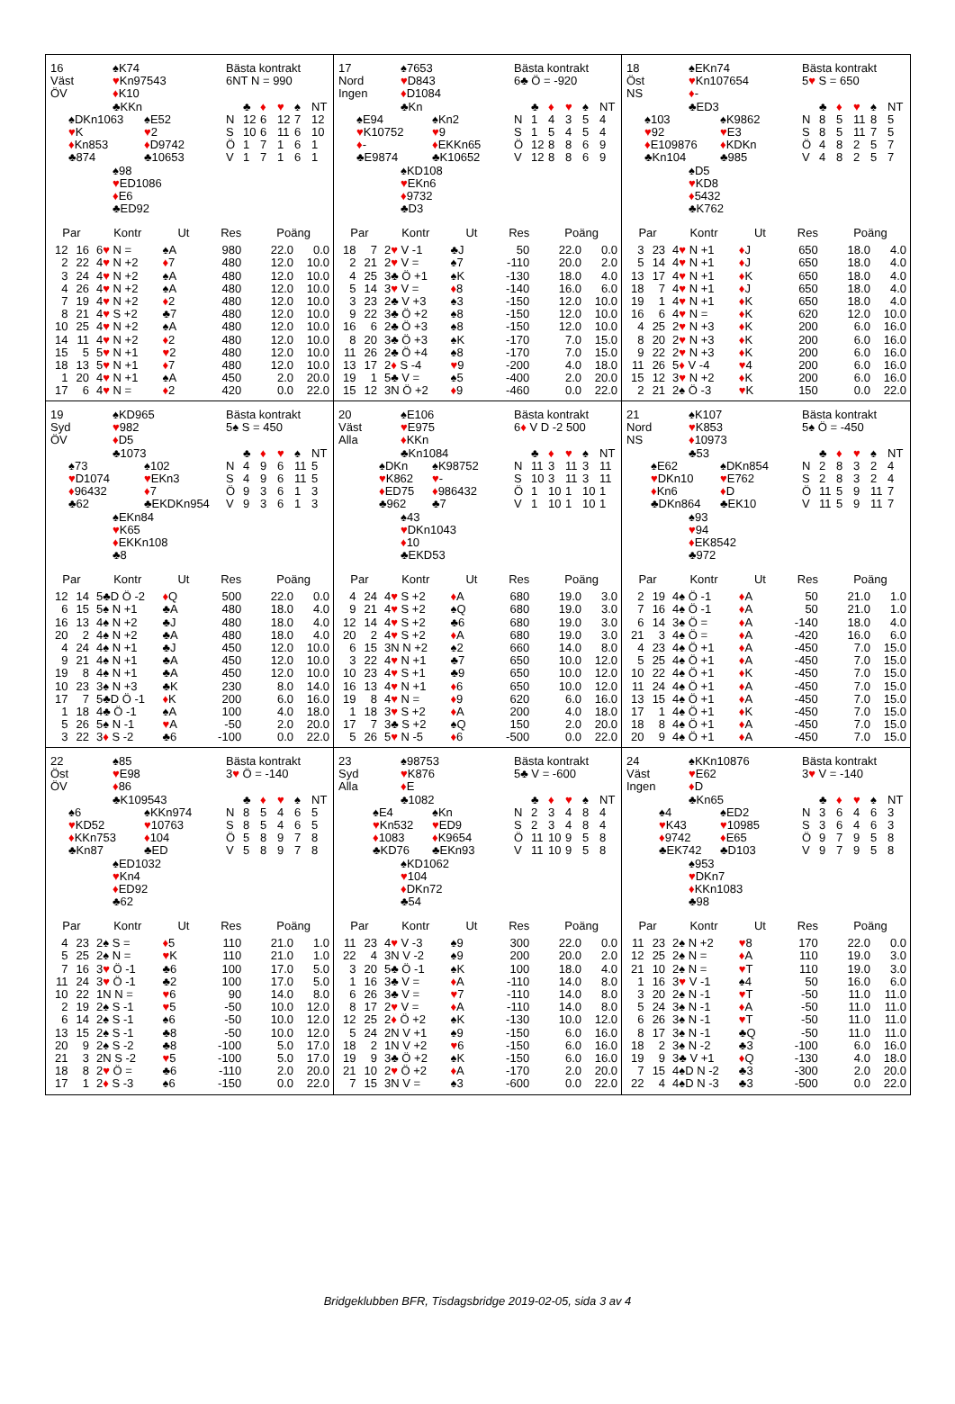16
Väst
ÖV
♠K74
♥Kn97543
♦K10
♣KKn
♠DKn1063
♥K
♦Kn853
♣874
♠E52
♥2
♦D9742
♣10653
♠98
♥ED1086
♦E6
♣ED92
Bästa kontrakt
6NT N = 990
| | ♣ | ♦ | ♥ | ♠ | NT |
| --- | --- | --- | --- | --- | --- |
| N | 12 | 6 | 12 | 7 | 12 |
| S | 10 | 6 | 11 | 6 | 10 |
| Ö | 1 | 7 | 1 | 6 | 1 |
| V | 1 | 7 | 1 | 6 | 1 |
| Par | | Kontr | Ut | Res | Poäng | |
| --- | --- | --- | --- | --- | --- | --- |
| 12 | 16 | 6 ♥ N = | ♠A | 980 | 22.0 | 0.0 |
| 2 | 22 | 4 ♥ N +2 | ♦ 7 | 480 | 12.0 | 10.0 |
| 3 | 24 | 4 ♥ N +2 | ♠A | 480 | 12.0 | 10.0 |
| 4 | 26 | 4 ♥ N +2 | ♠A | 480 | 12.0 | 10.0 |
| 7 | 19 | 4 ♥ N +2 | ♦ 2 | 480 | 12.0 | 10.0 |
| 8 | 21 | 4 ♥ S +2 | ♣7 | 480 | 12.0 | 10.0 |
| 10 | 25 | 4 ♥ N +2 | ♠A | 480 | 12.0 | 10.0 |
| 14 | 11 | 4 ♥ N +2 | ♦ 2 | 480 | 12.0 | 10.0 |
| 15 | 5 | 5 ♥ N +1 | ♥ 2 | 480 | 12.0 | 10.0 |
| 18 | 13 | 5 ♥ N +1 | ♦ 7 | 480 | 12.0 | 10.0 |
| 1 | 20 | 4 ♥ N +1 | ♠A | 450 | 2.0 | 20.0 |
| 17 | 6 | 4 ♥ N = | ♦ 2 | 420 | 0.0 | 22.0 |
17
Nord
Ingen
♠7653
♥D843
♦D1084
♣Kn
♠E94
♥K10752
♦-
♣E9874
♠Kn2
♥9
♦EKKn65
♣K10652
♠KD108
♥EKn6
♦9732
♣D3
Bästa kontrakt
6♣ Ö = -920
| | ♣ | ♦ | ♥ | ♠ | NT |
| --- | --- | --- | --- | --- | --- |
| N | 1 | 4 | 3 | 5 | 4 |
| S | 1 | 5 | 4 | 5 | 4 |
| Ö | 12 | 8 | 8 | 6 | 9 |
| V | 12 | 8 | 8 | 6 | 9 |
| Par | | Kontr | Ut | Res | Poäng | |
| --- | --- | --- | --- | --- | --- | --- |
| 18 | 7 | 2 ♥ V -1 | ♣J | 50 | 22.0 | 0.0 |
| 2 | 21 | 2 ♥ V = | ♠7 | -110 | 20.0 | 2.0 |
| 4 | 25 | 3♣ Ö +1 | ♠K | -130 | 18.0 | 4.0 |
| 5 | 14 | 3 ♥ V = | ♦ 8 | -140 | 16.0 | 6.0 |
| 3 | 23 | 2♣ V +3 | ♠3 | -150 | 12.0 | 10.0 |
| 9 | 22 | 3♣ Ö +2 | ♠8 | -150 | 12.0 | 10.0 |
| 16 | 6 | 2♣ Ö +3 | ♠8 | -150 | 12.0 | 10.0 |
| 8 | 20 | 3♣ Ö +3 | ♠K | -170 | 7.0 | 15.0 |
| 11 | 26 | 2♣ Ö +4 | ♠8 | -170 | 7.0 | 15.0 |
| 13 | 17 | 2 ♦ S -4 | ♥ 9 | -200 | 4.0 | 18.0 |
| 19 | 1 | 5♣ V = | ♠5 | -400 | 2.0 | 20.0 |
| 15 | 12 | 3N Ö +2 | ♦ 9 | -460 | 0.0 | 22.0 |
18
Öst
NS
♠EKn74
♥Kn107654
♦-
♣ED3
♠103
♥92
♦E109876
♣Kn104
♠K9862
♥E3
♦KDKn
♣985
♠D5
♥KD8
♦5432
♣K762
Bästa kontrakt
5♥ S = 650
| | ♣ | ♦ | ♥ | ♠ | NT |
| --- | --- | --- | --- | --- | --- |
| N | 8 | 5 | 11 | 8 | 5 |
| S | 8 | 5 | 11 | 7 | 5 |
| Ö | 4 | 8 | 2 | 5 | 7 |
| V | 4 | 8 | 2 | 5 | 7 |
| Par | | Kontr | Ut | Res | Poäng | |
| --- | --- | --- | --- | --- | --- | --- |
| 3 | 23 | 4 ♥ N +1 | ♦ J | 650 | 18.0 | 4.0 |
| 5 | 14 | 4 ♥ N +1 | ♦ J | 650 | 18.0 | 4.0 |
| 13 | 17 | 4 ♥ N +1 | ♦ K | 650 | 18.0 | 4.0 |
| 18 | 7 | 4 ♥ N +1 | ♦ J | 650 | 18.0 | 4.0 |
| 19 | 1 | 4 ♥ N +1 | ♦ K | 650 | 18.0 | 4.0 |
| 16 | 6 | 4 ♥ N = | ♦ K | 620 | 12.0 | 10.0 |
| 4 | 25 | 2 ♥ N +3 | ♦ K | 200 | 6.0 | 16.0 |
| 8 | 20 | 2 ♥ N +3 | ♦ K | 200 | 6.0 | 16.0 |
| 9 | 22 | 2 ♥ N +3 | ♦ K | 200 | 6.0 | 16.0 |
| 11 | 26 | 5 ♦ V -4 | ♥ 4 | 200 | 6.0 | 16.0 |
| 15 | 12 | 3 ♥ N +2 | ♦ K | 200 | 6.0 | 16.0 |
| 2 | 21 | 2♠ Ö -3 | ♥ K | 150 | 0.0 | 22.0 |
19
Syd
ÖV
♠KD965
♥982
♦D5
♣1073
♠73
♥D1074
♦96432
♣62
♠102
♥EKn3
♦7
♣EKDKn954
♠EKn84
♥K65
♦EKKn108
♣8
Bästa kontrakt
5♠ S = 450
| | ♣ | ♦ | ♥ | ♠ | NT |
| --- | --- | --- | --- | --- | --- |
| N | 4 | 9 | 6 | 11 | 5 |
| S | 4 | 9 | 6 | 11 | 5 |
| Ö | 9 | 3 | 6 | 1 | 3 |
| V | 9 | 3 | 6 | 1 | 3 |
| Par | | Kontr | Ut | Res | Poäng | |
| --- | --- | --- | --- | --- | --- | --- |
| 12 | 14 | 5♣D Ö -2 | ♦ Q | 500 | 22.0 | 0.0 |
| 6 | 15 | 5♠ N +1 | ♣A | 480 | 18.0 | 4.0 |
| 16 | 13 | 4♠ N +2 | ♣J | 480 | 18.0 | 4.0 |
| 20 | 2 | 4♠ N +2 | ♣A | 480 | 18.0 | 4.0 |
| 4 | 24 | 4♠ N +1 | ♣J | 450 | 12.0 | 10.0 |
| 9 | 21 | 4♠ N +1 | ♣A | 450 | 12.0 | 10.0 |
| 19 | 8 | 4♠ N +1 | ♣A | 450 | 12.0 | 10.0 |
| 10 | 23 | 3♠ N +3 | ♣K | 230 | 8.0 | 14.0 |
| 17 | 7 | 5♣D Ö -1 | ♦ K | 200 | 6.0 | 16.0 |
| 1 | 18 | 4♣ Ö -1 | ♠A | 100 | 4.0 | 18.0 |
| 5 | 26 | 5♠ N -1 | ♥ A | -50 | 2.0 | 20.0 |
| 3 | 22 | 3 ♦ S -2 | ♣6 | -100 | 0.0 | 22.0 |
20
Väst
Alla
♠E106
♥E975
♦KKn
♣Kn1084
♠DKn
♥K862
♦ED75
♣962
♠K98752
♥-
♦986432
♣7
♠43
♥DKn1043
♦10
♣EKD53
Bästa kontrakt
6♦ V D -2 500
| | ♣ | ♦ | ♥ | ♠ | NT |
| --- | --- | --- | --- | --- | --- |
| N | 11 | 3 | 11 | 3 | 11 |
| S | 10 | 3 | 11 | 3 | 11 |
| Ö | 1 | 10 | 1 | 10 | 1 |
| V | 1 | 10 | 1 | 10 | 1 |
| Par | | Kontr | Ut | Res | Poäng | |
| --- | --- | --- | --- | --- | --- | --- |
| 4 | 24 | 4 ♥ S +2 | ♦ A | 680 | 19.0 | 3.0 |
| 9 | 21 | 4 ♥ S +2 | ♠Q | 680 | 19.0 | 3.0 |
| 12 | 14 | 4 ♥ S +2 | ♣6 | 680 | 19.0 | 3.0 |
| 20 | 2 | 4 ♥ S +2 | ♦ A | 680 | 19.0 | 3.0 |
| 6 | 15 | 3N N +2 | ♠2 | 660 | 14.0 | 8.0 |
| 3 | 22 | 4 ♥ N +1 | ♣7 | 650 | 10.0 | 12.0 |
| 10 | 23 | 4 ♥ S +1 | ♣9 | 650 | 10.0 | 12.0 |
| 16 | 13 | 4 ♥ N +1 | ♦ 6 | 650 | 10.0 | 12.0 |
| 19 | 8 | 4 ♥ N = | ♦ 9 | 620 | 6.0 | 16.0 |
| 1 | 18 | 3 ♥ S +2 | ♦ A | 200 | 4.0 | 18.0 |
| 17 | 7 | 3♣ S +2 | ♠Q | 150 | 2.0 | 20.0 |
| 5 | 26 | 5 ♥ N -5 | ♦ 6 | -500 | 0.0 | 22.0 |
21
Nord
NS
♠K107
♥K853
♦10973
♣53
♠E62
♥DKn10
♦Kn6
♣DKn864
♠DKn854
♥E762
♦D
♣EK10
♠93
♥94
♦EK8542
♣972
Bästa kontrakt
5♠ Ö = -450
| | ♣ | ♦ | ♥ | ♠ | NT |
| --- | --- | --- | --- | --- | --- |
| N | 2 | 8 | 3 | 2 | 4 |
| S | 2 | 8 | 3 | 2 | 4 |
| Ö | 11 | 5 | 9 | 11 | 7 |
| V | 11 | 5 | 9 | 11 | 7 |
| Par | | Kontr | Ut | Res | Poäng | |
| --- | --- | --- | --- | --- | --- | --- |
| 2 | 19 | 4♠ Ö -1 | ♦ A | 50 | 21.0 | 1.0 |
| 7 | 16 | 4♠ Ö -1 | ♦ A | 50 | 21.0 | 1.0 |
| 6 | 14 | 3♠ Ö = | ♦ A | -140 | 18.0 | 4.0 |
| 21 | 3 | 4♠ Ö = | ♦ A | -420 | 16.0 | 6.0 |
| 4 | 23 | 4♠ Ö +1 | ♦ A | -450 | 7.0 | 15.0 |
| 5 | 25 | 4♠ Ö +1 | ♦ A | -450 | 7.0 | 15.0 |
| 10 | 22 | 4♠ Ö +1 | ♦ K | -450 | 7.0 | 15.0 |
| 11 | 24 | 4♠ Ö +1 | ♦ A | -450 | 7.0 | 15.0 |
| 13 | 15 | 4♠ Ö +1 | ♦ A | -450 | 7.0 | 15.0 |
| 17 | 1 | 4♠ Ö +1 | ♦ K | -450 | 7.0 | 15.0 |
| 18 | 8 | 4♠ Ö +1 | ♦ A | -450 | 7.0 | 15.0 |
| 20 | 9 | 4♠ Ö +1 | ♦ A | -450 | 7.0 | 15.0 |
22
Öst
ÖV
♠85
♥E98
♦86
♣K109543
♠6
♥KD52
♦KKn753
♣Kn87
♠KKn974
♥10763
♦104
♣ED
♠ED1032
♥Kn4
♦ED92
♣62
Bästa kontrakt
3♥ Ö = -140
| | ♣ | ♦ | ♥ | ♠ | NT |
| --- | --- | --- | --- | --- | --- |
| N | 8 | 5 | 4 | 6 | 5 |
| S | 8 | 5 | 4 | 6 | 5 |
| Ö | 5 | 8 | 9 | 7 | 8 |
| V | 5 | 8 | 9 | 7 | 8 |
| Par | | Kontr | Ut | Res | Poäng | |
| --- | --- | --- | --- | --- | --- | --- |
| 4 | 23 | 2♠ S = | ♦ 5 | 110 | 21.0 | 1.0 |
| 5 | 25 | 2♠ N = | ♥ K | 110 | 21.0 | 1.0 |
| 7 | 16 | 3 ♥ Ö -1 | ♣6 | 100 | 17.0 | 5.0 |
| 11 | 24 | 3 ♥ Ö -1 | ♣2 | 100 | 17.0 | 5.0 |
| 10 | 22 | 1N N = | ♥ 6 | 90 | 14.0 | 8.0 |
| 2 | 19 | 2♠ S -1 | ♥ 5 | -50 | 10.0 | 12.0 |
| 6 | 14 | 2♠ S -1 | ♠6 | -50 | 10.0 | 12.0 |
| 13 | 15 | 2♠ S -1 | ♣8 | -50 | 10.0 | 12.0 |
| 20 | 9 | 2♠ S -2 | ♣8 | -100 | 5.0 | 17.0 |
| 21 | 3 | 2N S -2 | ♥ 5 | -100 | 5.0 | 17.0 |
| 18 | 8 | 2 ♥ Ö = | ♣6 | -110 | 2.0 | 20.0 |
| 17 | 1 | 2 ♦ S -3 | ♠6 | -150 | 0.0 | 22.0 |
23
Syd
Alla
♠98753
♥K876
♦E
♣1082
♠E4
♥Kn532
♦1083
♣KD76
♠Kn
♥ED9
♦K9654
♣EKn93
♠KD1062
♥104
♦DKn72
♣54
Bästa kontrakt
5♣ V = -600
| | ♣ | ♦ | ♥ | ♠ | NT |
| --- | --- | --- | --- | --- | --- |
| N | 2 | 3 | 4 | 8 | 4 |
| S | 2 | 3 | 4 | 8 | 4 |
| Ö | 11 | 10 | 9 | 5 | 8 |
| V | 11 | 10 | 9 | 5 | 8 |
| Par | | Kontr | Ut | Res | Poäng | |
| --- | --- | --- | --- | --- | --- | --- |
| 11 | 23 | 4 ♥ V -3 | ♠9 | 300 | 22.0 | 0.0 |
| 22 | 4 | 3N V -2 | ♠9 | 200 | 20.0 | 2.0 |
| 3 | 20 | 5♣ Ö -1 | ♠K | 100 | 18.0 | 4.0 |
| 1 | 16 | 3♣ V = | ♦ A | -110 | 14.0 | 8.0 |
| 6 | 26 | 3♣ V = | ♥ 7 | -110 | 14.0 | 8.0 |
| 8 | 17 | 2 ♥ V = | ♦ A | -110 | 14.0 | 8.0 |
| 12 | 25 | 2 ♦ Ö +2 | ♠K | -130 | 10.0 | 12.0 |
| 5 | 24 | 2N V +1 | ♠9 | -150 | 6.0 | 16.0 |
| 18 | 2 | 1N V +2 | ♥ 6 | -150 | 6.0 | 16.0 |
| 19 | 9 | 3♣ Ö +2 | ♠K | -150 | 6.0 | 16.0 |
| 21 | 10 | 2 ♥ Ö +2 | ♦ A | -170 | 2.0 | 20.0 |
| 7 | 15 | 3N V = | ♠3 | -600 | 0.0 | 22.0 |
24
Väst
Ingen
♠KKn10876
♥E62
♦D
♣Kn65
♠4
♥K43
♦9742
♣EK742
♠ED2
♥10985
♦E65
♣D103
♠953
♥DKn7
♦KKn1083
♣98
Bästa kontrakt
3♥ V = -140
| | ♣ | ♦ | ♥ | ♠ | NT |
| --- | --- | --- | --- | --- | --- |
| N | 3 | 6 | 4 | 6 | 3 |
| S | 3 | 6 | 4 | 6 | 3 |
| Ö | 9 | 7 | 9 | 5 | 8 |
| V | 9 | 7 | 9 | 5 | 8 |
| Par | | Kontr | Ut | Res | Poäng | |
| --- | --- | --- | --- | --- | --- | --- |
| 11 | 23 | 2♠ N +2 | ♥ 8 | 170 | 22.0 | 0.0 |
| 12 | 25 | 2♠ N = | ♦ A | 110 | 19.0 | 3.0 |
| 21 | 10 | 2♠ N = | ♥ T | 110 | 19.0 | 3.0 |
| 1 | 16 | 3 ♥ V -1 | ♠4 | 50 | 16.0 | 6.0 |
| 3 | 20 | 2♠ N -1 | ♥ T | -50 | 11.0 | 11.0 |
| 5 | 24 | 3♠ N -1 | ♦ A | -50 | 11.0 | 11.0 |
| 6 | 26 | 3♠ N -1 | ♥ T | -50 | 11.0 | 11.0 |
| 8 | 17 | 3♠ N -1 | ♣Q | -50 | 11.0 | 11.0 |
| 18 | 2 | 3♠ N -2 | ♣3 | -100 | 6.0 | 16.0 |
| 19 | 9 | 3♣ V +1 | ♦ Q | -130 | 4.0 | 18.0 |
| 7 | 15 | 4♠D N -2 | ♣3 | -300 | 2.0 | 20.0 |
| 22 | 4 | 4♠D N -3 | ♣3 | -500 | 0.0 | 22.0 |
Bridgeklubben BFR, Tisdagsbridge 2019-02-05, sida 3 av 4